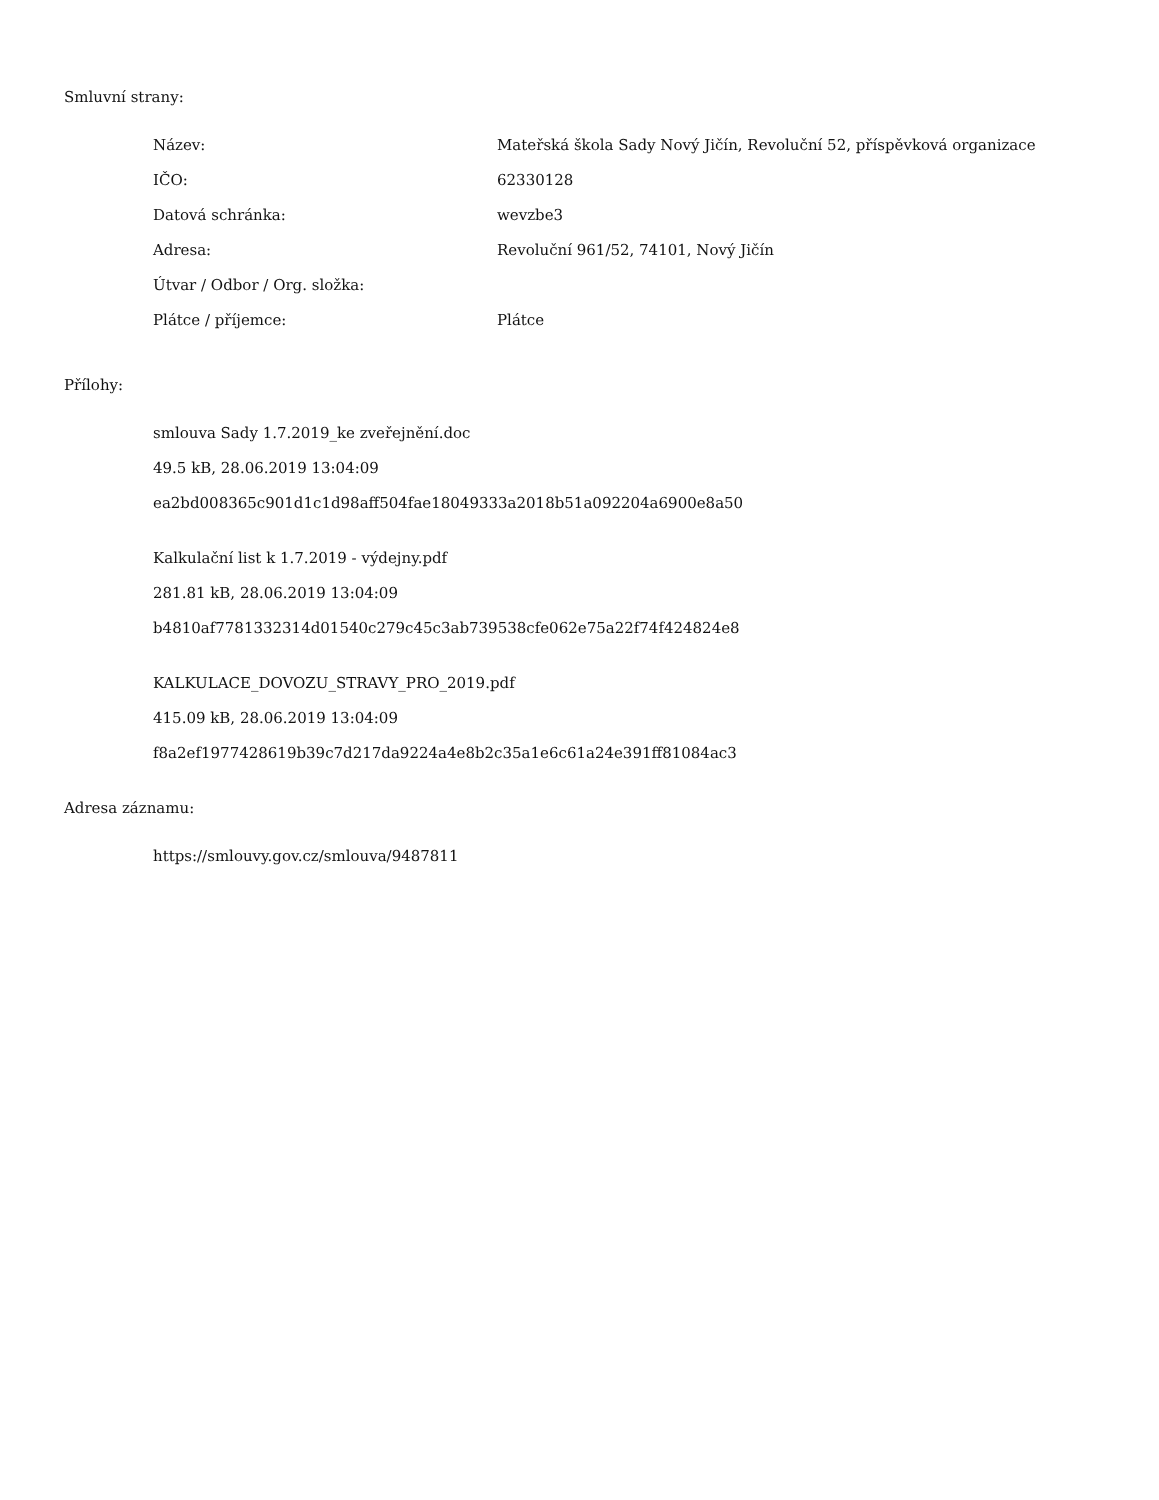Smluvní strany:
| Název: | Mateřská škola Sady Nový Jičín, Revoluční 52, příspěvková organizace |
| IČO: | 62330128 |
| Datová schránka: | wevzbe3 |
| Adresa: | Revoluční 961/52, 74101, Nový Jičín |
| Útvar / Odbor / Org. složka: | |
| Plátce / příjemce: | Plátce |
Přílohy:
smlouva Sady 1.7.2019_ke zveřejnění.doc
49.5 kB, 28.06.2019 13:04:09
ea2bd008365c901d1c1d98aff504fae18049333a2018b51a092204a6900e8a50
Kalkulační list k 1.7.2019 - výdejny.pdf
281.81 kB, 28.06.2019 13:04:09
b4810af7781332314d01540c279c45c3ab739538cfe062e75a22f74f424824e8
KALKULACE_DOVOZU_STRAVY_PRO_2019.pdf
415.09 kB, 28.06.2019 13:04:09
f8a2ef1977428619b39c7d217da9224a4e8b2c35a1e6c61a24e391ff81084ac3
Adresa záznamu:
https://smlouvy.gov.cz/smlouva/9487811